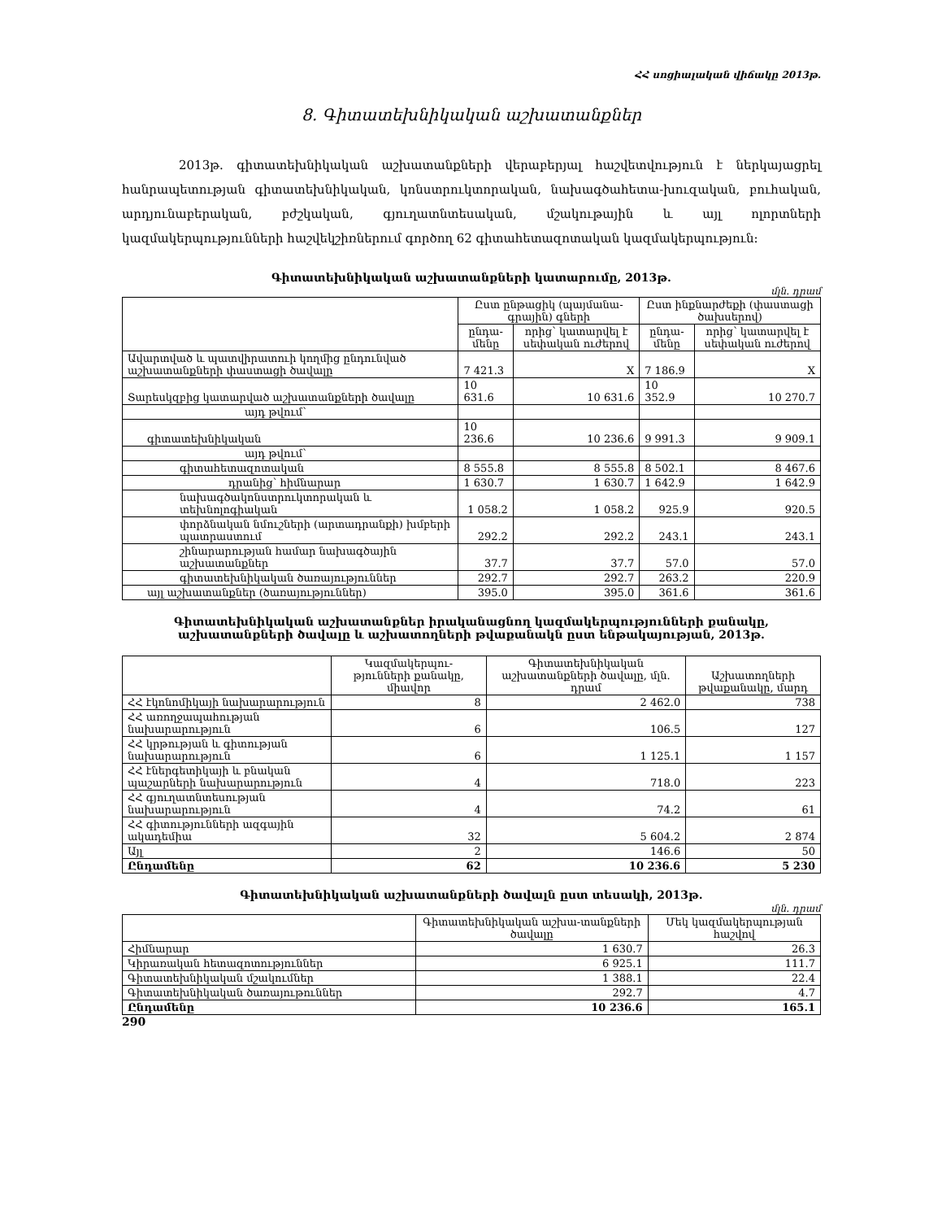ՀՀ սոցիալական վիճակը 2013թ.
8. Գիտատեխնիկական աշխատանքներ
2013թ. գիտատեխնիկական աշխատանքների վերաբերյալ հաշվետվություն է ներկայացրել հանրապետության գիտատեխնիկական, կոնստրուկտորական, նախագծահետա-խուզական, բուհական, արդյունաբերական, բժշկական, գյուղատնտեսական, մշակութային և այլ ոլորտների կազմակերպությունների հաշվեկշիռներում գործող 62 գիտահետազոտական կազմակերպություն:
Գիտատեխնիկական աշխատանքների կատարումը, 2013թ.
մլն. դրամ
| | Ըստ ընթացիկ (պայմանա-գրային) գների | | Ըստ ինքնարժեքի (փաստացի ծախսերով) | |
| --- | --- | --- | --- | --- |
| | ընդա-մենը | որից՝ կատարվել է սեփական ուժերով | ընդա-մենը | որից՝ կատարվել է սեփական ուժերով |
| Ավարտված և պատվիրատուի կողմից ընդունված աշխատանքների փաստացի ծավալը | 7 421.3 | X | 7 186.9 | X |
| Տարեսկզբից կատարված աշխատանքների ծավալը | 10 631.6 | 10 631.6 | 10 352.9 | 10 270.7 |
| այդ թվում՝ | | | | |
| գիտատեխնիկական | 10 236.6 | 10 236.6 | 9 991.3 | 9 909.1 |
| այդ թվում՝ | | | | |
| գիտահետազոտական | 8 555.8 | 8 555.8 | 8 502.1 | 8 467.6 |
| դրանից՝ հիմնարար | 1 630.7 | 1 630.7 | 1 642.9 | 1 642.9 |
| նախագծակոնստրուկտորական և տեխնոլոգիական | 1 058.2 | 1 058.2 | 925.9 | 920.5 |
| փորձնական նմուշների (արտադրանքի) խմբերի պատրաստում | 292.2 | 292.2 | 243.1 | 243.1 |
| շինարարության համար նախագծային աշխատանքներ | 37.7 | 37.7 | 57.0 | 57.0 |
| գիտատեխնիկական ծառայություններ | 292.7 | 292.7 | 263.2 | 220.9 |
| այլ աշխատանքներ (ծառայություններ) | 395.0 | 395.0 | 361.6 | 361.6 |
Գիտատեխնիկական աշխատանքներ իրականացնող կազմակերպությունների քանակը,
աշխատանքների ծավալը և աշխատողների թվաքանակն ըստ ենթակայության, 2013թ.
| | Կազմակերպու-թյունների քանակը, միավոր | Գիտատեխնիկական աշխատանքների ծավալը, մլն. դրամ | Աշխատողների թվաքանակը, մարդ |
| --- | --- | --- | --- |
| ՀՀ էկոնոմիկայի նախարարություն | 8 | 2 462.0 | 738 |
| ՀՀ առողջապահության նախարարություն | 6 | 106.5 | 127 |
| ՀՀ կրթության և գիտության նախարարություն | 6 | 1 125.1 | 1 157 |
| ՀՀ էներգետիկայի և բնական պաշարների նախարարություն | 4 | 718.0 | 223 |
| ՀՀ գյուղատնտեսության նախարարություն | 4 | 74.2 | 61 |
| ՀՀ գիտությունների ազգային ակադեմիա | 32 | 5 604.2 | 2 874 |
| Այլ | 2 | 146.6 | 50 |
| Ընդամենը | 62 | 10 236.6 | 5 230 |
Գիտատեխնիկական աշխատանքների ծավալն ըստ տեսակի, 2013թ.
մլն. դրամ
| | Գիտատեխնիկական աշխա-տանքների ծավալը | Մեկ կազմակերպության հաշվով |
| --- | --- | --- |
| Հիմնարար | 1 630.7 | 26.3 |
| Կիրառական հետազոտություններ | 6 925.1 | 111.7 |
| Գիտատեխնիկական մշակումներ | 1 388.1 | 22.4 |
| Գիտատեխնիկական ծառայութուններ | 292.7 | 4.7 |
| Ընդամենը | 10 236.6 | 165.1 |
290